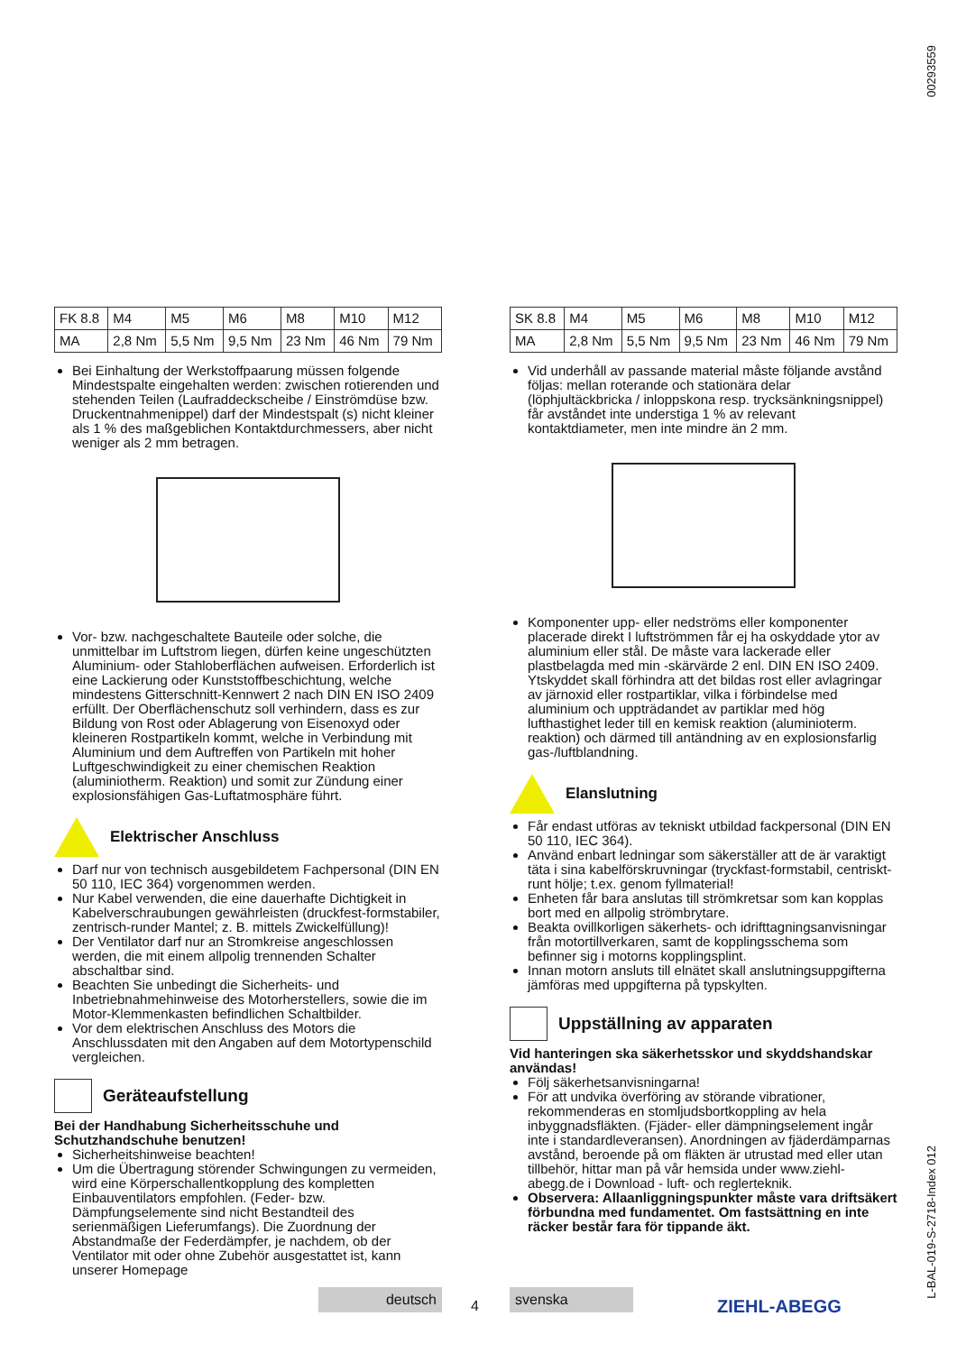00293559
L-BAL-019-S-2718-Index 012
| FK 8.8 | M4 | M5 | M6 | M8 | M10 | M12 |
| MA | 2,8 Nm | 5,5 Nm | 9,5 Nm | 23 Nm | 46 Nm | 79 Nm |
Bei Einhaltung der Werkstoffpaarung müssen folgende Mindestspalte eingehalten werden: zwischen rotierenden und stehenden Teilen (Laufraddeckscheibe / Einströmdüse bzw. Druckentnahmenippel) darf der Mindestspalt (s) nicht kleiner als 1 % des maßgeblichen Kontaktdurchmessers, aber nicht weniger als 2 mm betragen.
Vor- bzw. nachgeschaltete Bauteile oder solche, die unmittelbar im Luftstrom liegen, dürfen keine ungeschützten Aluminium- oder Stahloberflächen aufweisen. Erforderlich ist eine Lackierung oder Kunststoffbeschichtung, welche mindestens Gitterschnitt-Kennwert 2 nach DIN EN ISO 2409 erfüllt. Der Oberflächenschutz soll verhindern, dass es zur Bildung von Rost oder Ablagerung von Eisenoxyd oder kleineren Rostpartikeln kommt, welche in Verbindung mit Aluminium und dem Auftreffen von Partikeln mit hoher Luftgeschwindigkeit zu einer chemischen Reaktion (aluminiotherm. Reaktion) und somit zur Zündung einer explosionsfähigen Gas-Luftatmosphäre führt.
Elektrischer Anschluss
Darf nur von technisch ausgebildetem Fachpersonal (DIN EN 50 110, IEC 364) vorgenommen werden.
Nur Kabel verwenden, die eine dauerhafte Dichtigkeit in Kabelverschraubungen gewährleisten (druckfest-formstabiler, zentrisch-runder Mantel; z. B. mittels Zwickelfüllung)!
Der Ventilator darf nur an Stromkreise angeschlossen werden, die mit einem allpolig trennenden Schalter abschaltbar sind.
Beachten Sie unbedingt die Sicherheits- und Inbetriebnahmehinweise des Motorherstellers, sowie die im Motor-Klemmenkasten befindlichen Schaltbilder.
Vor dem elektrischen Anschluss des Motors die Anschlussdaten mit den Angaben auf dem Motortypenschild vergleichen.
Geräteaufstellung
Bei der Handhabung Sicherheitsschuhe und Schutzhandschuhe benutzen!
Sicherheitshinweise beachten!
Um die Übertragung störender Schwingungen zu vermeiden, wird eine Körperschallentkopplung des kompletten Einbauventilators empfohlen. (Feder- bzw. Dämpfungselemente sind nicht Bestandteil des serienmäßigen Lieferumfangs). Die Zuordnung der Abstandmaße der Federdämpfer, je nachdem, ob der Ventilator mit oder ohne Zubehör ausgestattet ist, kann unserer Homepage
| SK 8.8 | M4 | M5 | M6 | M8 | M10 | M12 |
| MA | 2,8 Nm | 5,5 Nm | 9,5 Nm | 23 Nm | 46 Nm | 79 Nm |
Vid underhåll av passande material måste följande avstånd följas: mellan roterande och stationära delar (löphjultäckbricka / inloppskona resp. trycksänkningsnippel) får avståndet inte understiga 1 % av relevant kontaktdiameter, men inte mindre än 2 mm.
Komponenter upp- eller nedströms eller komponenter placerade direkt I luftströmmen får ej ha oskyddade ytor av aluminium eller stål. De måste vara lackerade eller plastbelagda med min -skärvärde 2 enl. DIN EN ISO 2409. Ytskyddet skall förhindra att det bildas rost eller avlagringar av järnoxid eller rostpartiklar, vilka i förbindelse med aluminium och uppträdandet av partiklar med hög lufthastighet leder till en kemisk reaktion (aluminioterm. reaktion) och därmed till antändning av en explosionsfarlig gas-/luftblandning.
Elanslutning
Får endast utföras av tekniskt utbildad fackpersonal (DIN EN 50 110, IEC 364).
Använd enbart ledningar som säkerställer att de är varaktigt täta i sina kabelförskruvningar (tryckfast-formstabil, centriskt-runt hölje; t.ex. genom fyllmaterial!
Enheten får bara anslutas till strömkretsar som kan kopplas bort med en allpolig strömbrytare.
Beakta ovillkorligen säkerhets- och idrifttagningsanvisningar från motortillverkaren, samt de kopplingsschema som befinner sig i motorns kopplingsplint.
Innan motorn ansluts till elnätet skall anslutningsuppgifterna jämföras med uppgifterna på typskylten.
Uppställning av apparaten
Vid hanteringen ska säkerhetsskor und skyddshandskar användas!
Följ säkerhetsanvisningarna!
För att undvika överföring av störande vibrationer, rekommenderas en stomljudsbortkoppling av hela inbyggnadsfläkten. (Fjäder- eller dämpningselement ingår inte i standardleveransen). Anordningen av fjäderdämparnas avstånd, beroende på om fläkten är utrustad med eller utan tillbehör, hittar man på vår hemsida under www.ziehl-abegg.de i Download - luft- och reglerteknik.
Observera: Allaanliggningspunkter måste vara driftsäkert förbundna med fundamentet. Om fastsättning en inte räcker består fara för tippande äkt.
deutsch
4
svenska
ZIEHL-ABEGG